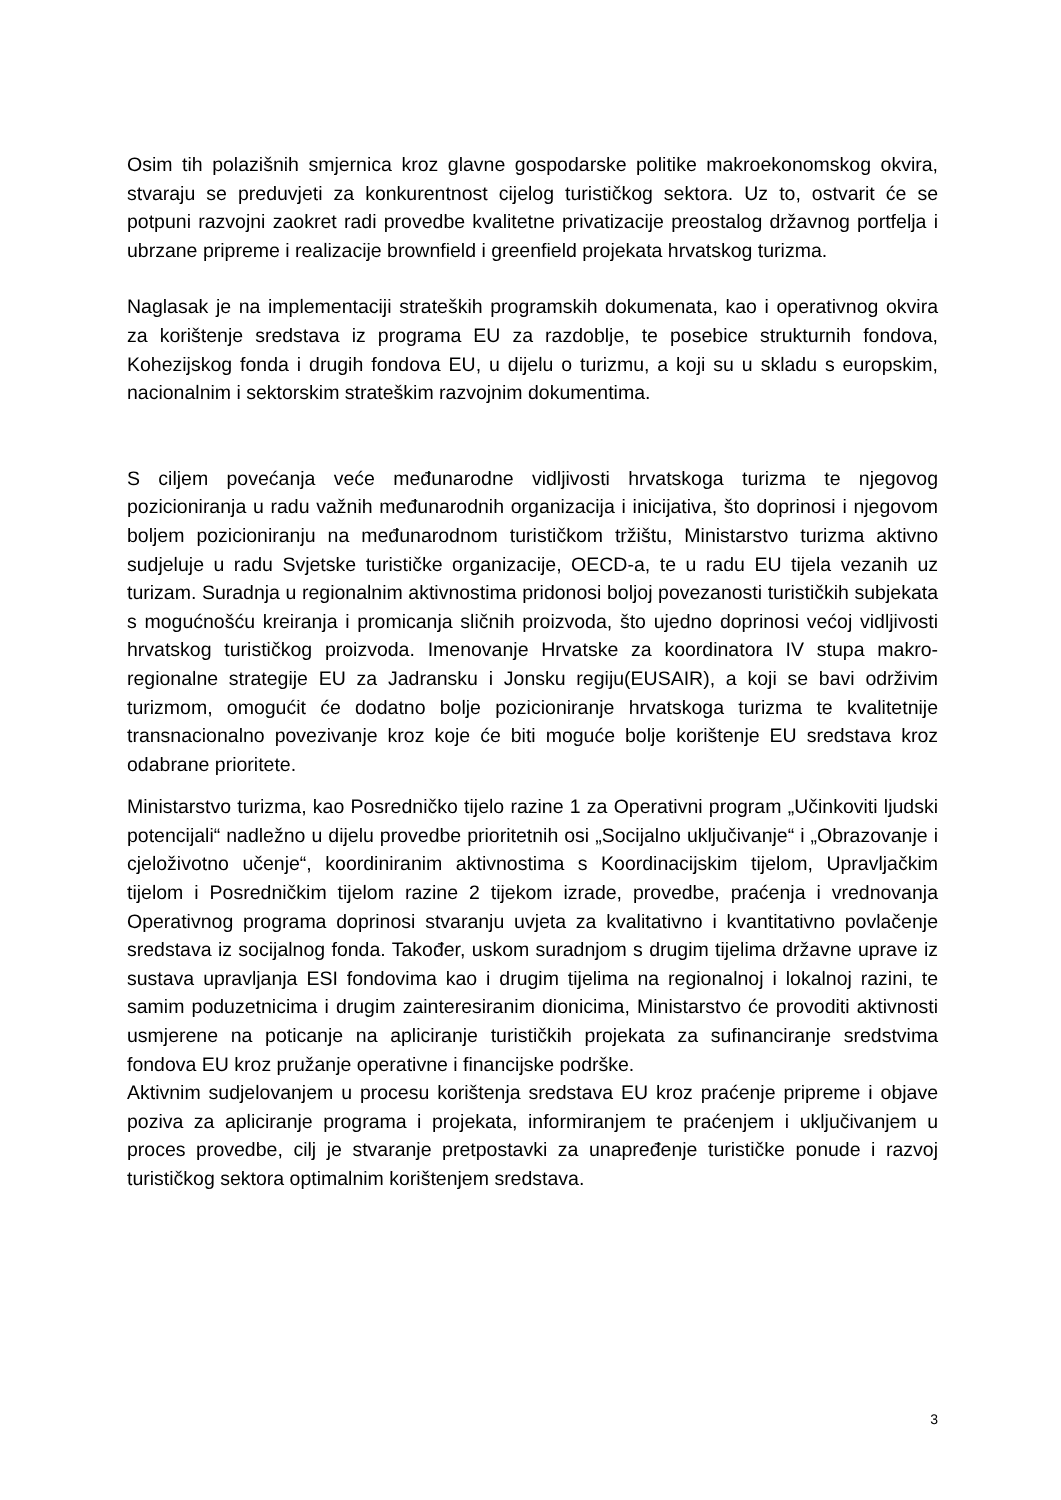Osim tih polazišnih smjernica kroz glavne gospodarske politike makroekonomskog okvira, stvaraju se preduvjeti za konkurentnost cijelog turističkog sektora. Uz to, ostvarit će se potpuni razvojni zaokret radi provedbe kvalitetne privatizacije preostalog državnog portfelja i ubrzane pripreme i realizacije brownfield i greenfield projekata hrvatskog turizma.
Naglasak je na implementaciji strateških programskih dokumenata, kao i operativnog okvira za korištenje sredstava iz programa EU za razdoblje, te posebice strukturnih fondova, Kohezijskog fonda i drugih fondova EU, u dijelu o turizmu, a koji su u skladu s europskim, nacionalnim i sektorskim strateškim razvojnim dokumentima.
S ciljem povećanja veće međunarodne vidljivosti hrvatskoga turizma te njegovog pozicioniranja u radu važnih međunarodnih organizacija i inicijativa, što doprinosi i njegovom boljem pozicioniranju na međunarodnom turističkom tržištu, Ministarstvo turizma aktivno sudjeluje u radu Svjetske turističke organizacije, OECD-a, te u radu EU tijela vezanih uz turizam. Suradnja u regionalnim aktivnostima pridonosi boljoj povezanosti turističkih subjekata s mogućnošću kreiranja i promicanja sličnih proizvoda, što ujedno doprinosi većoj vidljivosti hrvatskog turističkog proizvoda. Imenovanje Hrvatske za koordinatora IV stupa makro-regionalne strategije EU za Jadransku i Jonsku regiju(EUSAIR), a koji se bavi održivim turizmom, omogućit će dodatno bolje pozicioniranje hrvatskoga turizma te kvalitetnije transnacionalno povezivanje kroz koje će biti moguće bolje korištenje EU sredstava kroz odabrane prioritete.
Ministarstvo turizma, kao Posredničko tijelo razine 1 za Operativni program „Učinkoviti ljudski potencijali“ nadležno u dijelu provedbe prioritetnih osi „Socijalno uključivanje“ i „Obrazovanje i cjeloživotno učenje“, koordiniranim aktivnostima s Koordinacijskim tijelom, Upravljačkim tijelom i Posredničkim tijelom razine 2 tijekom izrade, provedbe, praćenja i vrednovanja Operativnog programa doprinosi stvaranju uvjeta za kvalitativno i kvantitativno povlačenje sredstava iz socijalnog fonda. Također, uskom suradnjom s drugim tijelima državne uprave iz sustava upravljanja ESI fondovima kao i drugim tijelima na regionalnoj i lokalnoj razini, te samim poduzetnicima i drugim zainteresiranim dionicima, Ministarstvo će provoditi aktivnosti usmjerene na poticanje na apliciranje turističkih projekata za sufinanciranje sredstvima fondova EU kroz pružanje operativne i financijske podrške.
Aktivnim sudjelovanjem u procesu korištenja sredstava EU kroz praćenje pripreme i objave poziva za apliciranje programa i projekata, informiranjem te praćenjem i uključivanjem u proces provedbe, cilj je stvaranje pretpostavki za unapređenje turističke ponude i razvoj turističkog sektora optimalnim korištenjem sredstava.
3